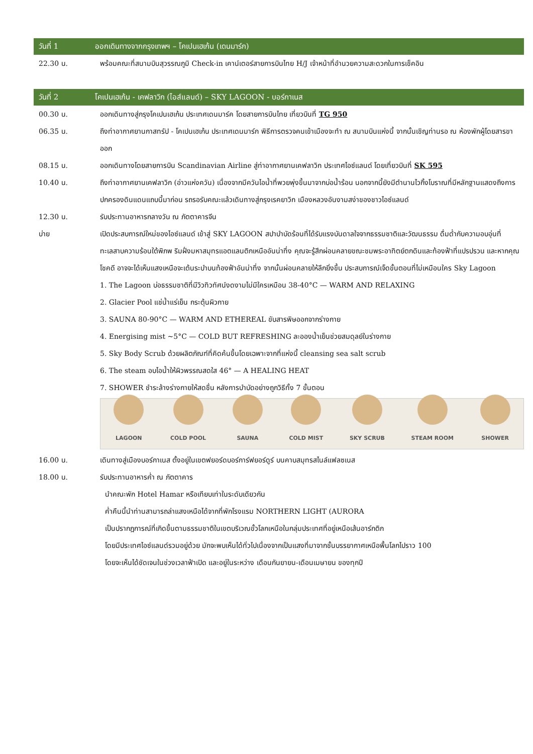วันที่ 1
ออกเดินทางจากกรุงเทพฯ – โคเปนเฮเก้น (เดนมาร์ก)
22.30 น. พร้อมคณะที่สนามบินสุวรรณภูมิ Check-in เคาน์เตอร์สายการบินไทย H/J เจ้าหน้าที่อำนวยความสะดวกในการเช็คอิน
วันที่ 2
โคเปนเฮเก้น - เคฟลาวิก (ไอส์แลนด์) – SKY LAGOON - บอร์กาเนส
00.30 น. ออกเดินทางสู่กรุงโคเปนเฮเก้น ประเทศเดนมาร์ค โดยสายการบินไทย เที่ยวบินที่ TG 950
06.35 น. ถึงท่าอากาศยานกาสทรัป - โคเปนเฮเก้น ประเทศเดนมาร์ก พิธีการตรวจคนเข้าเมืองจะทำ ณ สนามบินแห่งนี้ จากนั้นเชิญท่านรอ ณ ห้องพักผู้โดยสารขาออก
08.15 น. ออกเดินทางโดยสายการบิน Scandinavian Airline สู่ท่าอากาศยานเคฟลาวิก ประเทศไอซ์แลนด์ โดยเที่ยวบินที่ SK 595
10.40 น. ถึงท่าอากาศยานเคฟลาวิก (อ่าวแห่งควัน) เนื่องจากมีควันไอน้ำที่พวยพุ่งขึ้นมาจากบ่อน้ำร้อน นอกจากนี้ยังมีตำนานไวกิ้งโบราณที่มีหลักฐานแสดงถึงการปกครองดินแดนแถบนี้มาก่อน รถรอรับคณะแล้วเดินทางสู่กรุงเรคยาวิก เมืองหลวงอันงามสง่าของชาวไอซ์แลนด์
12.30 น. รับประทานอาหารกลางวัน ณ ภัตตาคารจีน
บ่าย เปิดประสบการณ์ใหม่ของไอซ์แลนด์ เข้าสู่ SKY LAGOON สปาบำบัดร้อนที่ได้รับแรงบันดาลใจจากธรรมชาติและวัฒนธรรม ดื่มด่ำกับความอบอุ่นที่ทะเลสาบความร้อนใต้พิภพ ริมฝั่งมหาสมุทรแอตแลนติกเหนืออันน่าทึ่ง คุณจะรู้สึกผ่อนคลายขณะชมพระอาทิตย์ตกดินและท้องฟ้าที่แปรปรวน และหากคุณโชคดี อาจจะได้เห็นแสงเหนือจะเต้นระบำบนท้องฟ้าอันน่าทึ่ง จากนั้นผ่อนคลายให้ลึกยิ่งขึ้น ประสบการณ์เจ็ดขั้นตอนที่ไม่เหมือนใคร Sky Lagoon
1. The Lagoon บ่อธรรมชาติที่มีวิวทิวทัศน์งดงามไม่มีใครเหมือน 38-40°C — WARM AND RELAXING
2. Glacier Pool แช่น้ำแร่เย็น กระตุ้นผิวกาย
3. SAUNA 80-90°C — WARM AND ETHEREAL ขับสารพิษออกจากร่างกาย
4. Energising mist ~5°C — COLD BUT REFRESHING ละอองน้ำเย็นช่วยสมดุลย์ในร่างกาย
5. Sky Body Scrub ด้วยผลิตภัณฑ์ที่คิดค้นขึ้นโดยเฉพาะจากที่แห่งนี้ cleansing sea salt scrub
6. The steam อบไอน้ำให้ผิวพรรณสดใส 46° — A HEALING HEAT
7. SHOWER ชำระล้างร่างกายให้สดชื่น หลังการบำบัดอย่างถูกวิธีทั้ง 7 ขั้นตอน
LAGOON
COLD POOL
SAUNA
COLD MIST
SKY SCRUB
STEAM ROOM
SHOWER
16.00 น. เดินทางสู่เมืองบอร์กาเนส ตั้งอยู่ในเขตฟยอร์ดบอร์การ์ฟยอร์ดูร์ บนคาบสมุทรสไนล์แฟลซเนส
18.00 น. รับประทานอาหารค่ำ ณ ภัตตาคาร
นำคณะพัก Hotel Hamar หรือเทียบเท่าในระดับเดียวกัน
ค่ำคืนนี้นำท่านสามารถล่าแสงเหนือได้จากที่พักโรงแรม NORTHERN LIGHT (AURORA
เป็นปรากฎการณ์ที่เกิดขึ้นตามธรรมชาติในเขตบริเวณขั้วโลกเหนือในกลุ่มประเทศที่อยู่เหนือเส้นอาร์กติก
โดยมีประเทศไอซ์แลนด์รวมอยู่ด้วย มักจะพบเห็นได้ทั่วไปเนื่องจากเป็นแสงที่มาจากชั้นบรรยากาศเหนือพื้นโลกไปราว 100
โดยจะเห็นได้ชัดเจนในช่วงเวลาฟ้าเปิด และอยู่ในระหว่าง เดือนกันยายน-เดือนเมษายน ของทุกปี